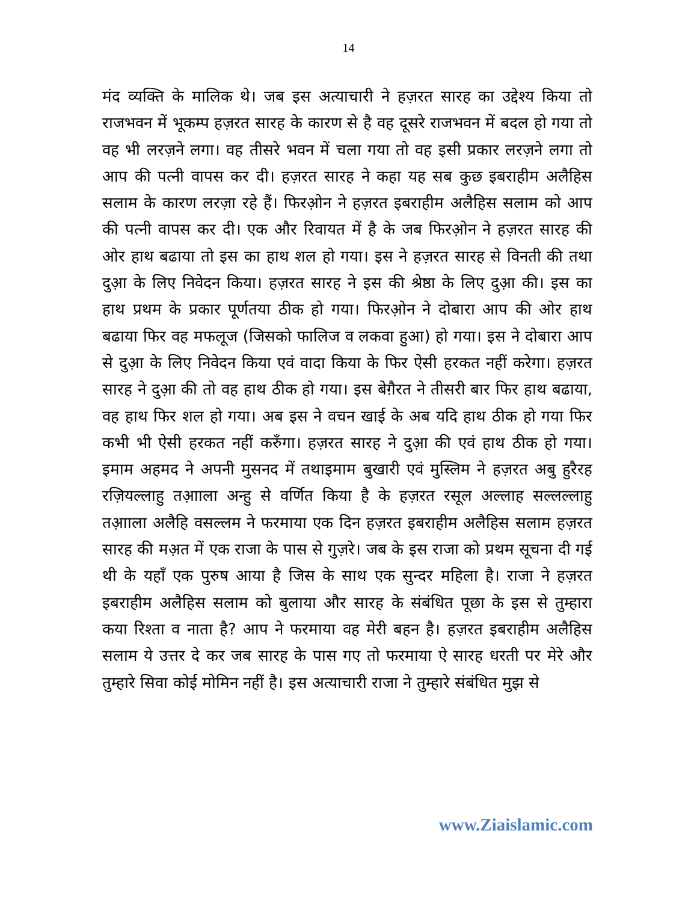14
मंद व्यक्ति के मालिक थे। जब इस अत्याचारी ने हज़रत सारह का उद्देश्य किया तो राजभवन में भूकम्प हज़रत सारह के कारण से है वह दूसरे राजभवन में बदल हो गया तो वह भी लरज़ने लगा। वह तीसरे भवन में चला गया तो वह इसी प्रकार लरज़ने लगा तो आप की पत्नी वापस कर दी। हज़रत सारह ने कहा यह सब कुछ इबराहीम अलैहिस सलाम के कारण लरज़ा रहे हैं। फिरओ़न ने हज़रत इबराहीम अलैहिस सलाम को आप की पत्नी वापस कर दी। एक और रिवायत में है के जब फिरओ़न ने हज़रत सारह की ओर हाथ बढाया तो इस का हाथ शल हो गया। इस ने हज़रत सारह से विनती की तथा दुआ़ के लिए निवेदन किया। हज़रत सारह ने इस की श्रेष्ठा के लिए दुआ़ की। इस का हाथ प्रथम के प्रकार पूर्णतया ठीक हो गया। फिरओ़न ने दोबारा आप की ओर हाथ बढाया फिर वह मफलूज (जिसको फालिज व लकवा हुआ) हो गया। इस ने दोबारा आप से दुआ़ के लिए निवेदन किया एवं वादा किया के फिर ऐसी हरकत नहीं करेगा। हज़रत सारह ने दुआ़ की तो वह हाथ ठीक हो गया। इस बेग़ैरत ने तीसरी बार फिर हाथ बढाया, वह हाथ फिर शल हो गया। अब इस ने वचन खाई के अब यदि हाथ ठीक हो गया फिर कभी भी ऐसी हरकत नहीं करुँगा। हज़रत सारह ने दुआ़ की एवं हाथ ठीक हो गया। इमाम अहमद ने अपनी मुसनद में तथाइमाम बुखारी एवं मुस्लिम ने हज़रत अबु हुरैरह रज़ियल्लाहु तआ़ाला अन्हु से वर्णित किया है के हज़रत रसूल अल्लाह सल्लल्लाहु तआ़ाला अलैहि वसल्लम ने फरमाया एक दिन हज़रत इबराहीम अलैहिस सलाम हज़रत सारह की मअ़त में एक राजा के पास से गुज़रे। जब के इस राजा को प्रथम सूचना दी गई थी के यहाँ एक पुरुष आया है जिस के साथ एक सुन्दर महिला है। राजा ने हज़रत इबराहीम अलैहिस सलाम को बुलाया और सारह के संबंधित पूछा के इस से तुम्हारा कया रिश्ता व नाता है? आप ने फरमाया वह मेरी बहन है। हज़रत इबराहीम अलैहिस सलाम ये उत्तर दे कर जब सारह के पास गए तो फरमाया ऐ सारह धरती पर मेरे और तुम्हारे सिवा कोई मोमिन नहीं है। इस अत्याचारी राजा ने तुम्हारे संबंधित मुझ से
www.Ziaislamic.com